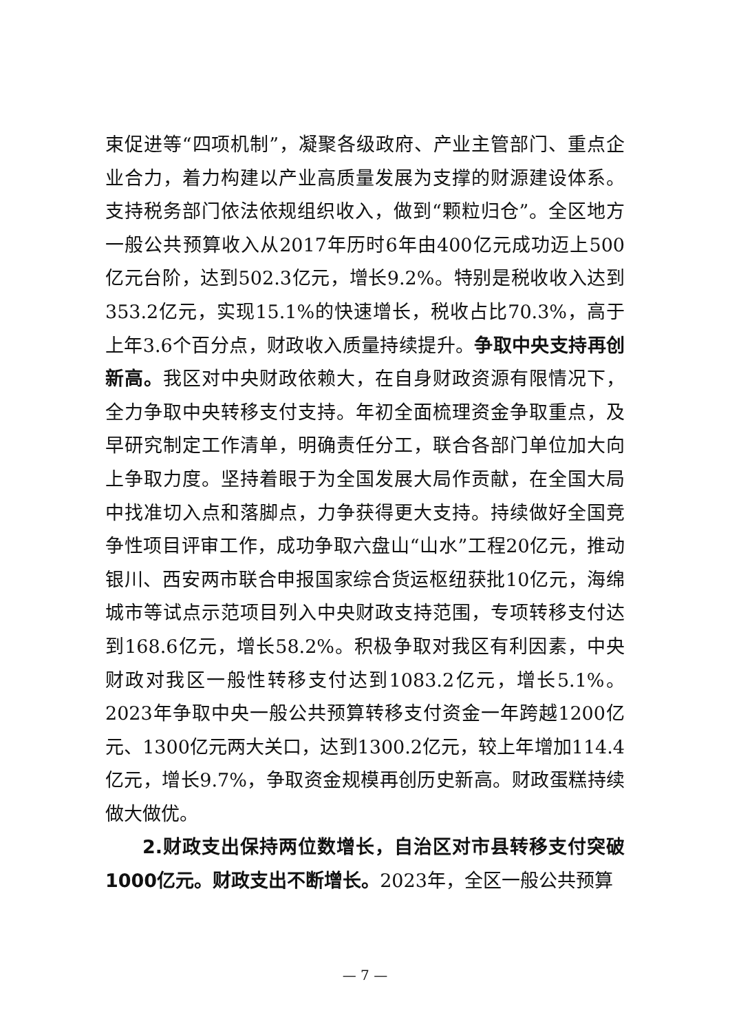束促进等“四项机制”，凝聚各级政府、产业主管部门、重点企业合力，着力构建以产业高质量发展为支撑的财源建设体系。支持税务部门依法依规组织收入，做到“颗粒归仓”。全区地方一般公共预算收入从2017年历时6年由400亿元成功迈上500亿元台阶，达到502.3亿元，增长9.2%。特别是税收收入达到353.2亿元，实现15.1%的快速增长，税收占比70.3%，高于上年3.6个百分点，财政收入质量持续提升。争取中央支持再创新高。我区对中央财政依赖大，在自身财政资源有限情况下，全力争取中央转移支付支持。年初全面梳理资金争取重点，及早研究制定工作清单，明确责任分工，联合各部门单位加大向上争取力度。坚持着眼于为全国发展大局作贡献，在全国大局中找准切入点和落脚点，力争获得更大支持。持续做好全国竞争性项目评审工作，成功争取六盘山“山水”工程20亿元，推动银川、西安两市联合申报国家综合货运枢纽获批10亿元，海绵城市等试点示范项目列入中央财政支持范围，专项转移支付达到168.6亿元，增长58.2%。积极争取对我区有利因素，中央财政对我区一般性转移支付达到1083.2亿元，增长5.1%。2023年争取中央一般公共预算转移支付资金一年跨越1200亿元、1300亿元两大关口，达到1300.2亿元，较上年增加114.4亿元，增长9.7%，争取资金规模再创历史新高。财政蛋糕持续做大做优。
2.财政支出保持两位数增长，自治区对市县转移支付突破1000亿元。财政支出不断增长。2023年，全区一般公共预算
— 7 —